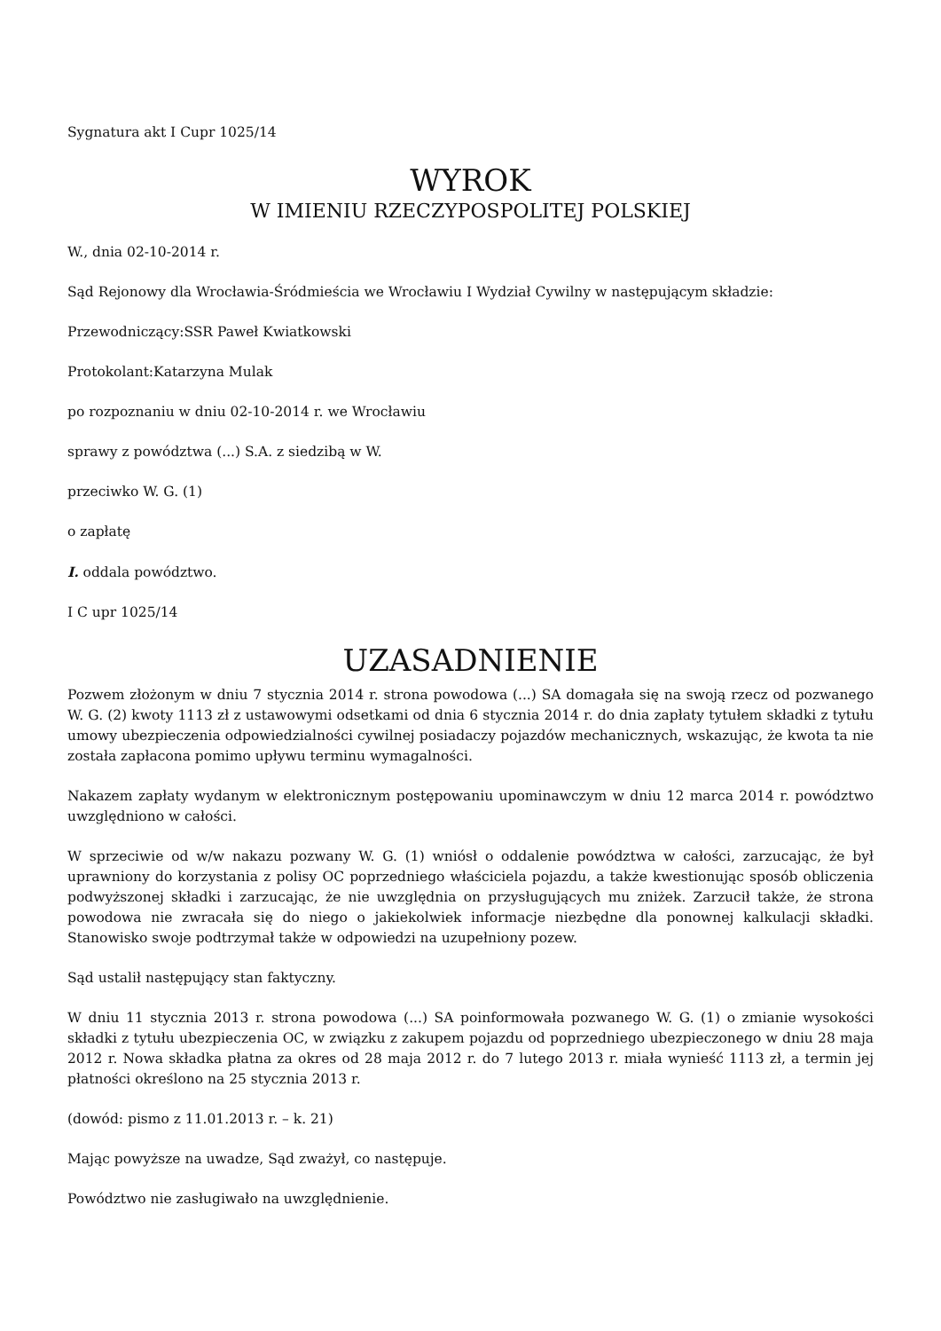Sygnatura akt I Cupr 1025/14
WYROK
W IMIENIU RZECZYPOSPOLITEJ POLSKIEJ
W., dnia 02-10-2014 r.
Sąd Rejonowy dla Wrocławia-Śródmieścia we Wrocławiu I Wydział Cywilny w następującym składzie:
Przewodniczący:SSR Paweł Kwiatkowski
Protokolant:Katarzyna Mulak
po rozpoznaniu w dniu 02-10-2014 r. we Wrocławiu
sprawy z powództwa (...) S.A. z siedzibą w W.
przeciwko W. G. (1)
o zapłatę
I. oddala powództwo.
I C upr 1025/14
UZASADNIENIE
Pozwem złożonym w dniu 7 stycznia 2014 r. strona powodowa (...) SA domagała się na swoją rzecz od pozwanego W. G. (2) kwoty 1113 zł z ustawowymi odsetkami od dnia 6 stycznia 2014 r. do dnia zapłaty tytułem składki z tytułu umowy ubezpieczenia odpowiedzialności cywilnej posiadaczy pojazdów mechanicznych, wskazując, że kwota ta nie została zapłacona pomimo upływu terminu wymagalności.
Nakazem zapłaty wydanym w elektronicznym postępowaniu upominawczym w dniu 12 marca 2014 r. powództwo uwzględniono w całości.
W sprzeciwie od w/w nakazu pozwany W. G. (1) wniósł o oddalenie powództwa w całości, zarzucając, że był uprawniony do korzystania z polisy OC poprzedniego właściciela pojazdu, a także kwestionując sposób obliczenia podwyższonej składki i zarzucając, że nie uwzględnia on przysługujących mu zniżek. Zarzucił także, że strona powodowa nie zwracała się do niego o jakiekolwiek informacje niezbędne dla ponownej kalkulacji składki. Stanowisko swoje podtrzymał także w odpowiedzi na uzupełniony pozew.
Sąd ustalił następujący stan faktyczny.
W dniu 11 stycznia 2013 r. strona powodowa (...) SA poinformowała pozwanego W. G. (1) o zmianie wysokości składki z tytułu ubezpieczenia OC, w związku z zakupem pojazdu od poprzedniego ubezpieczonego w dniu 28 maja 2012 r. Nowa składka płatna za okres od 28 maja 2012 r. do 7 lutego 2013 r. miała wynieść 1113 zł, a termin jej płatności określono na 25 stycznia 2013 r.
(dowód: pismo z 11.01.2013 r. – k. 21)
Mając powyższe na uwadze, Sąd zważył, co następuje.
Powództwo nie zasługiwało na uwzględnienie.